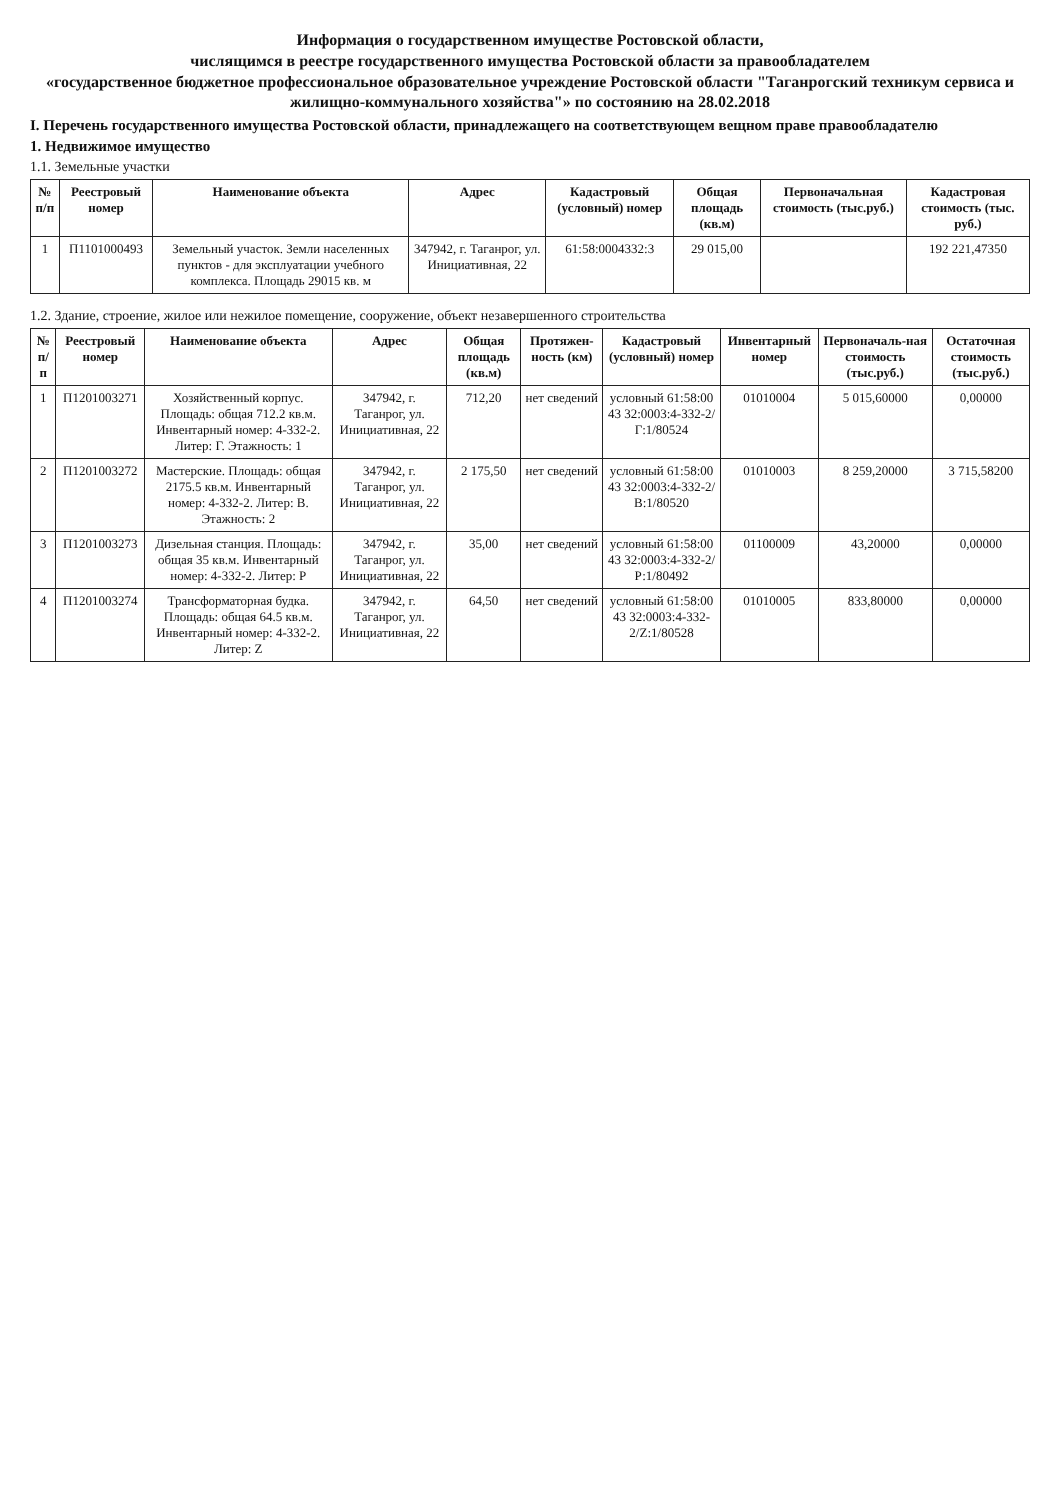Информация о государственном имуществе Ростовской области,
числящимся в реестре государственного имущества Ростовской области за правообладателем
«государственное бюджетное профессиональное образовательное учреждение Ростовской области "Таганрогский техникум сервиса и жилищно-коммунального хозяйства"» по состоянию на 28.02.2018
I. Перечень государственного имущества Ростовской области, принадлежащего на соответствующем вещном праве правообладателю
1. Недвижимое имущество
1.1. Земельные участки
| № п/п | Реестровый номер | Наименование объекта | Адрес | Кадастровый (условный) номер | Общая площадь (кв.м) | Первоначальная стоимость (тыс.руб.) | Кадастровая стоимость (тыс. руб.) |
| --- | --- | --- | --- | --- | --- | --- | --- |
| 1 | П1101000493 | Земельный участок. Земли населенных пунктов - для эксплуатации учебного комплекса. Площадь 29015 кв. м | 347942, г. Таганрог, ул. Инициативная, 22 | 61:58:0004332:3 | 29 015,00 | | 192 221,47350 |
1.2. Здание, строение, жилое или нежилое помещение, сооружение, объект незавершенного строительства
| № п/п | Реестровый номер | Наименование объекта | Адрес | Общая площадь (кв.м) | Протяжен-ность (км) | Кадастровый (условный) номер | Инвентарный номер | Первоначаль-ная стоимость (тыс.руб.) | Остаточная стоимость (тыс.руб.) |
| --- | --- | --- | --- | --- | --- | --- | --- | --- | --- |
| 1 | П1201003271 | Хозяйственный корпус. Площадь: общая 712.2 кв.м. Инвентарный номер: 4-332-2. Литер: Г. Этажность: 1 | 347942, г. Таганрог, ул. Инициативная, 22 | 712,20 | нет сведений | условный 61:58:00 43 32:0003:4-332-2/Г:1/80524 | 01010004 | 5 015,60000 | 0,00000 |
| 2 | П1201003272 | Мастерские. Площадь: общая 2175.5 кв.м. Инвентарный номер: 4-332-2. Литер: В. Этажность: 2 | 347942, г. Таганрог, ул. Инициативная, 22 | 2 175,50 | нет сведений | условный 61:58:00 43 32:0003:4-332-2/В:1/80520 | 01010003 | 8 259,20000 | 3 715,58200 |
| 3 | П1201003273 | Дизельная станция. Площадь: общая 35 кв.м. Инвентарный номер: 4-332-2. Литер: Р | 347942, г. Таганрог, ул. Инициативная, 22 | 35,00 | нет сведений | условный 61:58:00 43 32:0003:4-332-2/Р:1/80492 | 01100009 | 43,20000 | 0,00000 |
| 4 | П1201003274 | Трансформаторная будка. Площадь: общая 64.5 кв.м. Инвентарный номер: 4-332-2. Литер: Z | 347942, г. Таганрог, ул. Инициативная, 22 | 64,50 | нет сведений | условный 61:58:00 43 32:0003:4-332-2/Z:1/80528 | 01010005 | 833,80000 | 0,00000 |